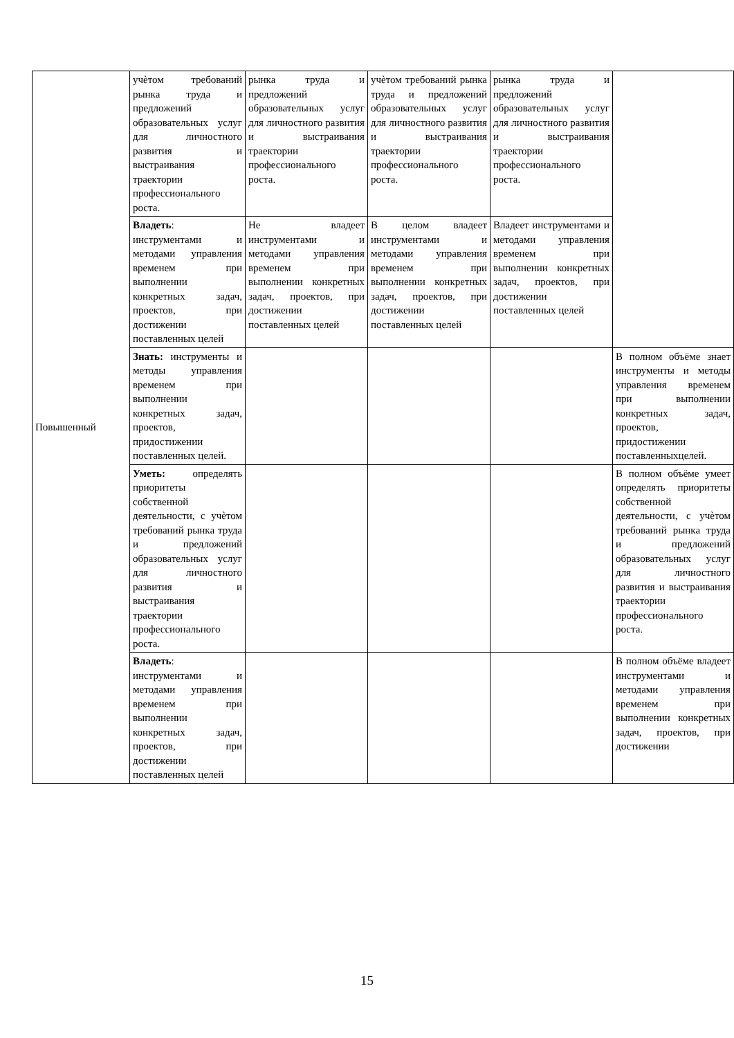| Повышенный | учѐтом требований рынка труда и предложений образовательных услуг для личностного развития и выстраивания траектории профессионального роста. | рынка труда и предложений образовательных услуг для личностного развития и выстраивания траектории профессионального роста. | учѐтом требований рынка труда и предложений образовательных услуг для личностного развития и выстраивания траектории профессионального роста. | рынка труда и предложений образовательных услуг для личностного развития и выстраивания траектории профессионального роста. | |
| | Владеть : инструментами и методами управления временем при выполнении конкретных задач, проектов, при достижении поставленных целей | Не владеет инструментами и методами управления временем при выполнении конкретных задач, проектов, при достижении поставленных целей | В целом владеет инструментами и методами управления временем при выполнении конкретных задач, проектов, при достижении поставленных целей | Владеет инструментами и методами управления временем при выполнении конкретных задач, проектов, при достижении поставленных целей | |
| | Знать: инструменты и методы управления временем при выполнении конкретных задач, проектов, придостижении поставленных целей. | | | | В полном объёме знает инструменты и методы управления временем при выполнении конкретных задач, проектов, придостижении поставленныхцелей. |
| | Уметь: определять приоритеты собственной деятельности, с учѐтом требований рынка труда и предложений образовательных услуг для личностного развития и выстраивания траектории профессионального роста. | | | | В полном объёме умеет определять приоритеты собственной деятельности, с учѐтом требований рынка труда и предложений образовательных услуг для личностного развития и выстраивания траектории профессионального роста. |
| | Владеть : инструментами и методами управления временем при выполнении конкретных задач, проектов, при достижении поставленных целей | | | | В полном объёме владеет инструментами и методами управления временем при выполнении конкретных задач, проектов, при достижении |
15